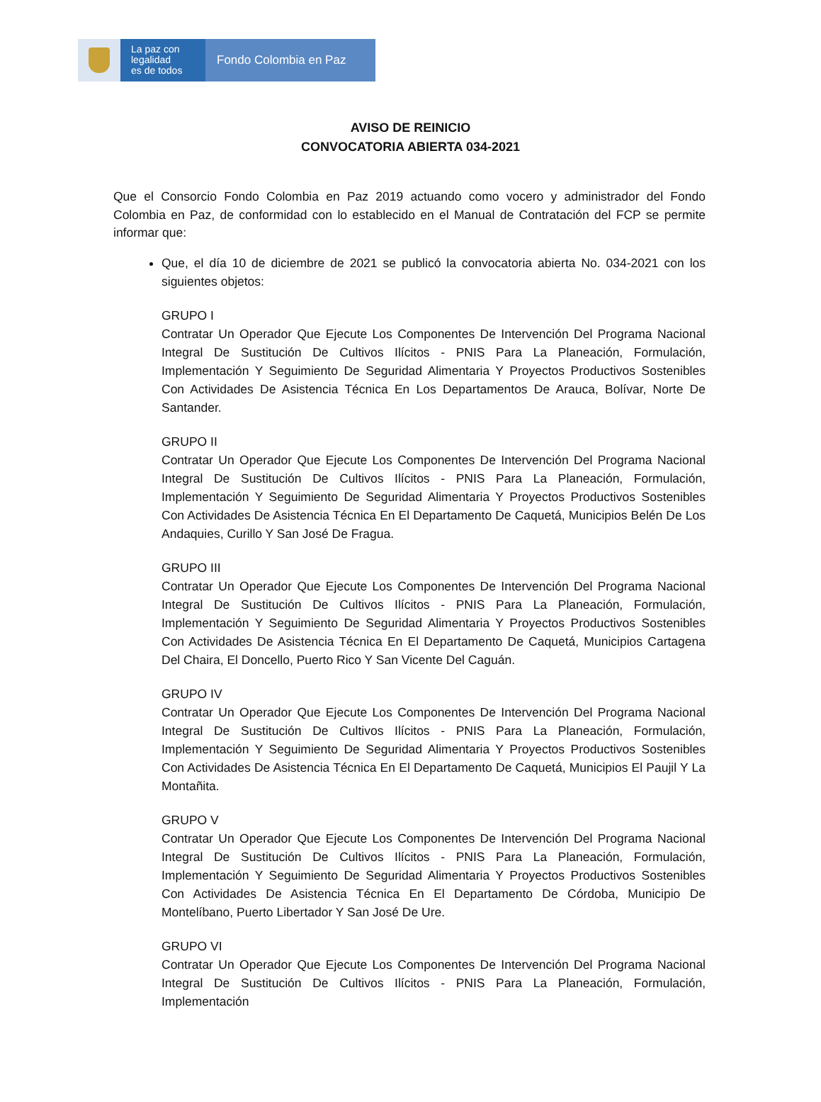La paz con
legalidad
es de todos
Fondo Colombia en Paz
AVISO DE REINICIO
CONVOCATORIA ABIERTA 034-2021
Que el Consorcio Fondo Colombia en Paz 2019 actuando como vocero y administrador del Fondo Colombia en Paz, de conformidad con lo establecido en el Manual de Contratación del FCP se permite informar que:
Que, el día 10 de diciembre de 2021 se publicó la convocatoria abierta No. 034-2021 con los siguientes objetos:
GRUPO I
Contratar Un Operador Que Ejecute Los Componentes De Intervención Del Programa Nacional Integral De Sustitución De Cultivos Ilícitos - PNIS Para La Planeación, Formulación, Implementación Y Seguimiento De Seguridad Alimentaria Y Proyectos Productivos Sostenibles Con Actividades De Asistencia Técnica En Los Departamentos De Arauca, Bolívar, Norte De Santander.
GRUPO II
Contratar Un Operador Que Ejecute Los Componentes De Intervención Del Programa Nacional Integral De Sustitución De Cultivos Ilícitos - PNIS Para La Planeación, Formulación, Implementación Y Seguimiento De Seguridad Alimentaria Y Proyectos Productivos Sostenibles Con Actividades De Asistencia Técnica En El Departamento De Caquetá, Municipios Belén De Los Andaquies, Curillo Y San José De Fragua.
GRUPO III
Contratar Un Operador Que Ejecute Los Componentes De Intervención Del Programa Nacional Integral De Sustitución De Cultivos Ilícitos - PNIS Para La Planeación, Formulación, Implementación Y Seguimiento De Seguridad Alimentaria Y Proyectos Productivos Sostenibles Con Actividades De Asistencia Técnica En El Departamento De Caquetá, Municipios Cartagena Del Chaira, El Doncello, Puerto Rico Y San Vicente Del Caguán.
GRUPO IV
Contratar Un Operador Que Ejecute Los Componentes De Intervención Del Programa Nacional Integral De Sustitución De Cultivos Ilícitos - PNIS Para La Planeación, Formulación, Implementación Y Seguimiento De Seguridad Alimentaria Y Proyectos Productivos Sostenibles Con Actividades De Asistencia Técnica En El Departamento De Caquetá, Municipios El Paujil Y La Montañita.
GRUPO V
Contratar Un Operador Que Ejecute Los Componentes De Intervención Del Programa Nacional Integral De Sustitución De Cultivos Ilícitos - PNIS Para La Planeación, Formulación, Implementación Y Seguimiento De Seguridad Alimentaria Y Proyectos Productivos Sostenibles Con Actividades De Asistencia Técnica En El Departamento De Córdoba, Municipio De Montelíbano, Puerto Libertador Y San José De Ure.
GRUPO VI
Contratar Un Operador Que Ejecute Los Componentes De Intervención Del Programa Nacional Integral De Sustitución De Cultivos Ilícitos - PNIS Para La Planeación, Formulación, Implementación